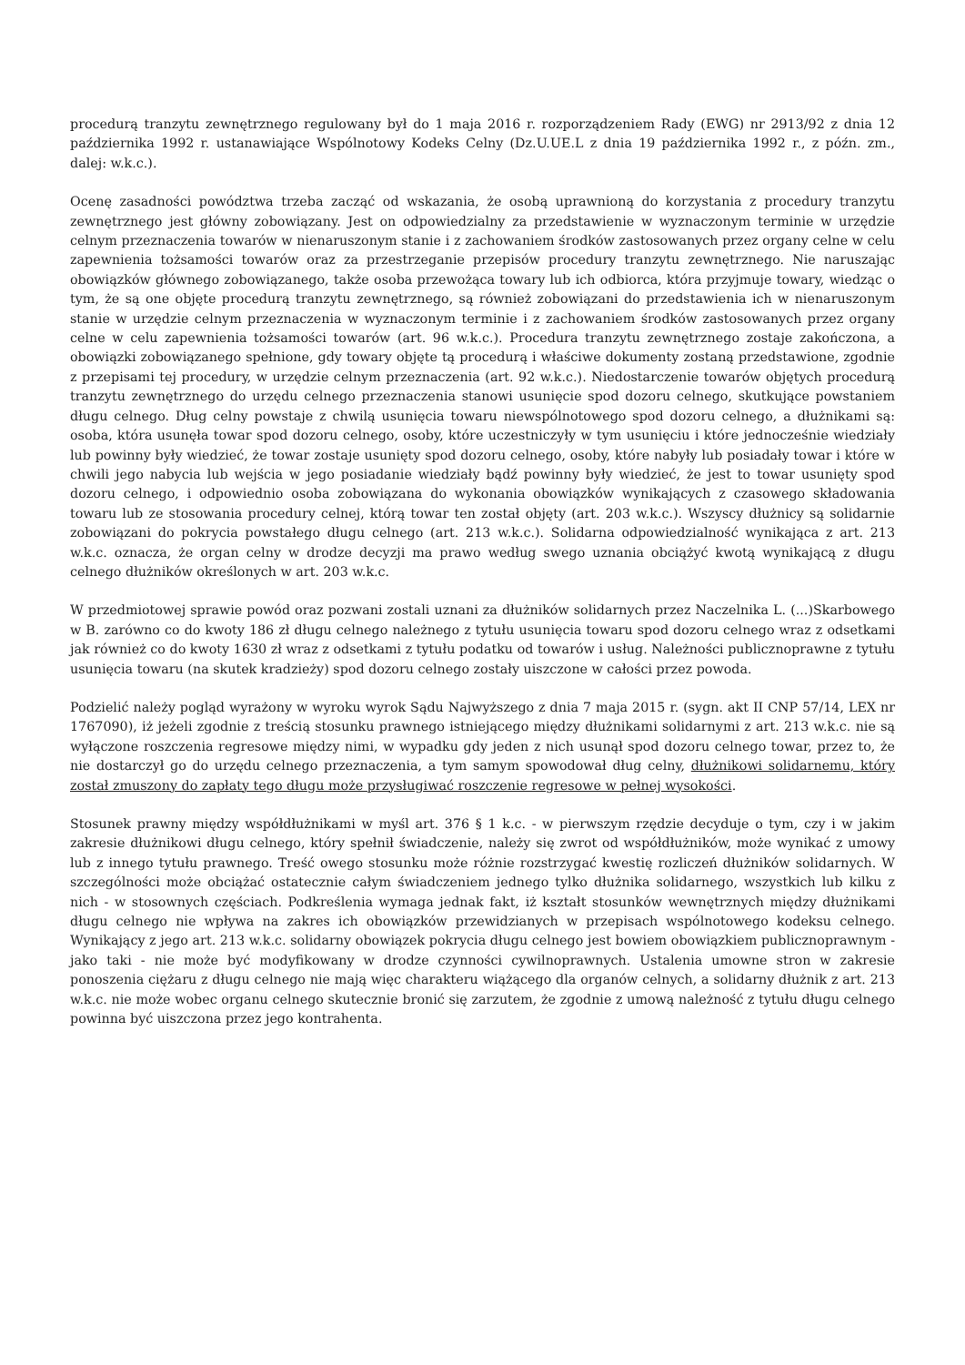procedurą tranzytu zewnętrznego regulowany był do 1 maja 2016 r. rozporządzeniem Rady (EWG) nr 2913/92 z dnia 12 października 1992 r. ustanawiające Wspólnotowy Kodeks Celny (Dz.U.UE.L z dnia 19 października 1992 r., z późn. zm., dalej: w.k.c.).
Ocenę zasadności powództwa trzeba zacząć od wskazania, że osobą uprawnioną do korzystania z procedury tranzytu zewnętrznego jest główny zobowiązany. Jest on odpowiedzialny za przedstawienie w wyznaczonym terminie w urzędzie celnym przeznaczenia towarów w nienaruszonym stanie i z zachowaniem środków zastosowanych przez organy celne w celu zapewnienia tożsamości towarów oraz za przestrzeganie przepisów procedury tranzytu zewnętrznego. Nie naruszając obowiązków głównego zobowiązanego, także osoba przewożąca towary lub ich odbiorca, która przyjmuje towary, wiedząc o tym, że są one objęte procedurą tranzytu zewnętrznego, są również zobowiązani do przedstawienia ich w nienaruszonym stanie w urzędzie celnym przeznaczenia w wyznaczonym terminie i z zachowaniem środków zastosowanych przez organy celne w celu zapewnienia tożsamości towarów (art. 96 w.k.c.). Procedura tranzytu zewnętrznego zostaje zakończona, a obowiązki zobowiązanego spełnione, gdy towary objęte tą procedurą i właściwe dokumenty zostaną przedstawione, zgodnie z przepisami tej procedury, w urzędzie celnym przeznaczenia (art. 92 w.k.c.). Niedostarczenie towarów objętych procedurą tranzytu zewnętrznego do urzędu celnego przeznaczenia stanowi usunięcie spod dozoru celnego, skutkujące powstaniem długu celnego. Dług celny powstaje z chwilą usunięcia towaru niewspólnotowego spod dozoru celnego, a dłużnikami są: osoba, która usunęła towar spod dozoru celnego, osoby, które uczestniczyły w tym usunięciu i które jednocześnie wiedziały lub powinny były wiedzieć, że towar zostaje usunięty spod dozoru celnego, osoby, które nabyły lub posiadały towar i które w chwili jego nabycia lub wejścia w jego posiadanie wiedziały bądź powinny były wiedzieć, że jest to towar usunięty spod dozoru celnego, i odpowiednio osoba zobowiązana do wykonania obowiązków wynikających z czasowego składowania towaru lub ze stosowania procedury celnej, którą towar ten został objęty (art. 203 w.k.c.). Wszyscy dłużnicy są solidarnie zobowiązani do pokrycia powstałego długu celnego (art. 213 w.k.c.). Solidarna odpowiedzialność wynikająca z art. 213 w.k.c. oznacza, że organ celny w drodze decyzji ma prawo według swego uznania obciążyć kwotą wynikającą z długu celnego dłużników określonych w art. 203 w.k.c.
W przedmiotowej sprawie powód oraz pozwani zostali uznani za dłużników solidarnych przez Naczelnika L. (...)Skarbowego w B. zarówno co do kwoty 186 zł długu celnego należnego z tytułu usunięcia towaru spod dozoru celnego wraz z odsetkami jak również co do kwoty 1630 zł wraz z odsetkami z tytułu podatku od towarów i usług. Należności publicznoprawne z tytułu usunięcia towaru (na skutek kradzieży) spod dozoru celnego zostały uiszczone w całości przez powoda.
Podzielić należy pogląd wyrażony w wyroku wyrok Sądu Najwyższego z dnia 7 maja 2015 r. (sygn. akt II CNP 57/14, LEX nr 1767090), iż jeżeli zgodnie z treścią stosunku prawnego istniejącego między dłużnikami solidarnymi z art. 213 w.k.c. nie są wyłączone roszczenia regresowe między nimi, w wypadku gdy jeden z nich usunął spod dozoru celnego towar, przez to, że nie dostarczył go do urzędu celnego przeznaczenia, a tym samym spowodował dług celny, dłużnikowi solidarnemu, który został zmuszony do zapłaty tego długu może przysługiwać roszczenie regresowe w pełnej wysokości.
Stosunek prawny między współdłużnikami w myśl art. 376 § 1 k.c. - w pierwszym rzędzie decyduje o tym, czy i w jakim zakresie dłużnikowi długu celnego, który spełnił świadczenie, należy się zwrot od współdłużników, może wynikać z umowy lub z innego tytułu prawnego. Treść owego stosunku może różnie rozstrzygać kwestię rozliczeń dłużników solidarnych. W szczególności może obciążać ostatecznie całym świadczeniem jednego tylko dłużnika solidarnego, wszystkich lub kilku z nich - w stosownych częściach. Podkreślenia wymaga jednak fakt, iż kształt stosunków wewnętrznych między dłużnikami długu celnego nie wpływa na zakres ich obowiązków przewidzianych w przepisach wspólnotowego kodeksu celnego. Wynikający z jego art. 213 w.k.c. solidarny obowiązek pokrycia długu celnego jest bowiem obowiązkiem publicznoprawnym - jako taki - nie może być modyfikowany w drodze czynności cywilnoprawnych. Ustalenia umowne stron w zakresie ponoszenia ciężaru z długu celnego nie mają więc charakteru wiążącego dla organów celnych, a solidarny dłużnik z art. 213 w.k.c. nie może wobec organu celnego skutecznie bronić się zarzutem, że zgodnie z umową należność z tytułu długu celnego powinna być uiszczona przez jego kontrahenta.